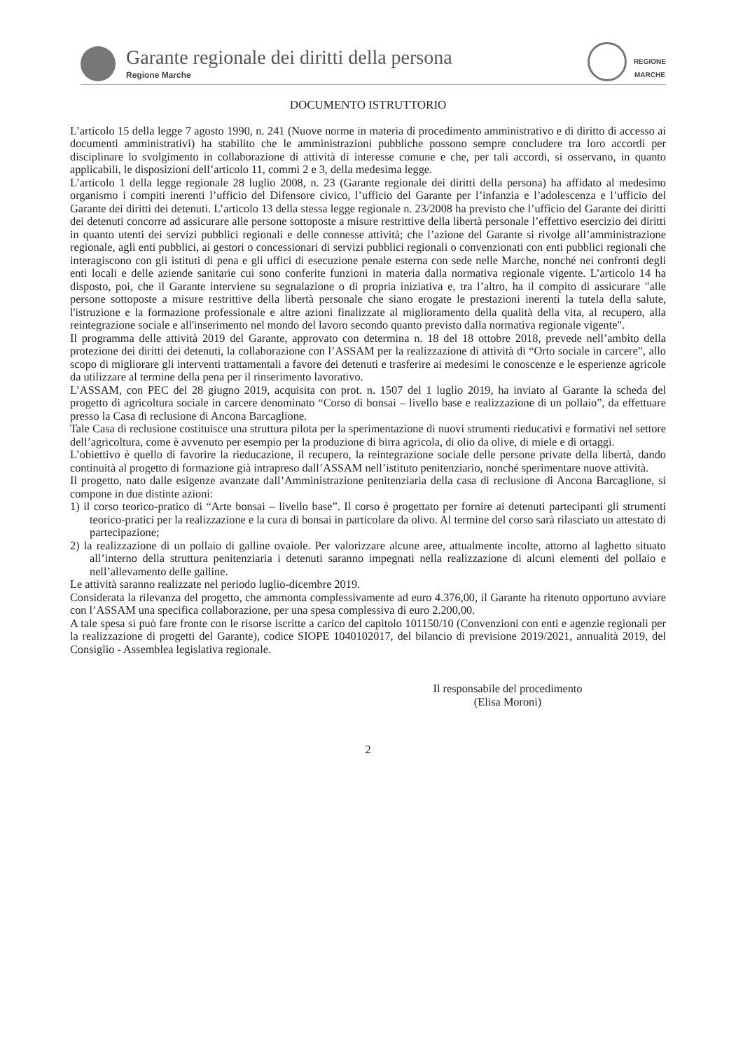Garante regionale dei diritti della persona
Regione Marche
REGIONE
MARCHE
DOCUMENTO ISTRUTTORIO
L’articolo 15 della legge 7 agosto 1990, n. 241 (Nuove norme in materia di procedimento amministrativo e di diritto di accesso ai documenti amministrativi) ha stabilito che le amministrazioni pubbliche possono sempre concludere tra loro accordi per disciplinare lo svolgimento in collaborazione di attività di interesse comune e che, per tali accordi, si osservano, in quanto applicabili, le disposizioni dell’articolo 11, commi 2 e 3, della medesima legge.
L’articolo 1 della legge regionale 28 luglio 2008, n. 23 (Garante regionale dei diritti della persona) ha affidato al medesimo organismo i compiti inerenti l’ufficio del Difensore civico, l’ufficio del Garante per l’infanzia e l’adolescenza e l’ufficio del Garante dei diritti dei detenuti. L’articolo 13 della stessa legge regionale n. 23/2008 ha previsto che l’ufficio del Garante dei diritti dei detenuti concorre ad assicurare alle persone sottoposte a misure restrittive della libertà personale l’effettivo esercizio dei diritti in quanto utenti dei servizi pubblici regionali e delle connesse attività; che l’azione del Garante si rivolge all’amministrazione regionale, agli enti pubblici, ai gestori o concessionari di servizi pubblici regionali o convenzionati con enti pubblici regionali che interagiscono con gli istituti di pena e gli uffici di esecuzione penale esterna con sede nelle Marche, nonché nei confronti degli enti locali e delle aziende sanitarie cui sono conferite funzioni in materia dalla normativa regionale vigente. L’articolo 14 ha disposto, poi, che il Garante interviene su segnalazione o di propria iniziativa e, tra l’altro, ha il compito di assicurare "alle persone sottoposte a misure restrittive della libertà personale che siano erogate le prestazioni inerenti la tutela della salute, l'istruzione e la formazione professionale e altre azioni finalizzate al miglioramento della qualità della vita, al recupero, alla reintegrazione sociale e all'inserimento nel mondo del lavoro secondo quanto previsto dalla normativa regionale vigente".
Il programma delle attività 2019 del Garante, approvato con determina n. 18 del 18 ottobre 2018, prevede nell’ambito della protezione dei diritti dei detenuti, la collaborazione con l’ASSAM per la realizzazione di attività di “Orto sociale in carcere”, allo scopo di migliorare gli interventi trattamentali a favore dei detenuti e trasferire ai medesimi le conoscenze e le esperienze agricole da utilizzare al termine della pena per il rinserimento lavorativo.
L’ASSAM, con PEC del 28 giugno 2019, acquisita con prot. n. 1507 del 1 luglio 2019, ha inviato al Garante la scheda del progetto di agricoltura sociale in carcere denominato “Corso di bonsai – livello base e realizzazione di un pollaio”, da effettuare presso la Casa di reclusione di Ancona Barcaglione.
Tale Casa di reclusione costituisce una struttura pilota per la sperimentazione di nuovi strumenti rieducativi e formativi nel settore dell’agricoltura, come è avvenuto per esempio per la produzione di birra agricola, di olio da olive, di miele e di ortaggi.
L’obiettivo è quello di favorire la rieducazione, il recupero, la reintegrazione sociale delle persone private della libertà, dando continuità al progetto di formazione già intrapreso dall’ASSAM nell’istituto penitenziario, nonché sperimentare nuove attività.
Il progetto, nato dalle esigenze avanzate dall’Amministrazione penitenziaria della casa di reclusione di Ancona Barcaglione, si compone in due distinte azioni:
1) il corso teorico-pratico di “Arte bonsai – livello base”. Il corso è progettato per fornire ai detenuti partecipanti gli strumenti teorico-pratici per la realizzazione e la cura di bonsai in particolare da olivo. Al termine del corso sarà rilasciato un attestato di partecipazione;
2) la realizzazione di un pollaio di galline ovaiole. Per valorizzare alcune aree, attualmente incolte, attorno al laghetto situato all’interno della struttura penitenziaria i detenuti saranno impegnati nella realizzazione di alcuni elementi del pollaio e nell’allevamento delle galline.
Le attività saranno realizzate nel periodo luglio-dicembre 2019.
Considerata la rilevanza del progetto, che ammonta complessivamente ad euro 4.376,00, il Garante ha ritenuto opportuno avviare con l’ASSAM una specifica collaborazione, per una spesa complessiva di euro 2.200,00.
A tale spesa si può fare fronte con le risorse iscritte a carico del capitolo 101150/10 (Convenzioni con enti e agenzie regionali per la realizzazione di progetti del Garante), codice SIOPE 1040102017, del bilancio di previsione 2019/2021, annualità 2019, del Consiglio - Assemblea legislativa regionale.
Il responsabile del procedimento
(Elisa Moroni)
2